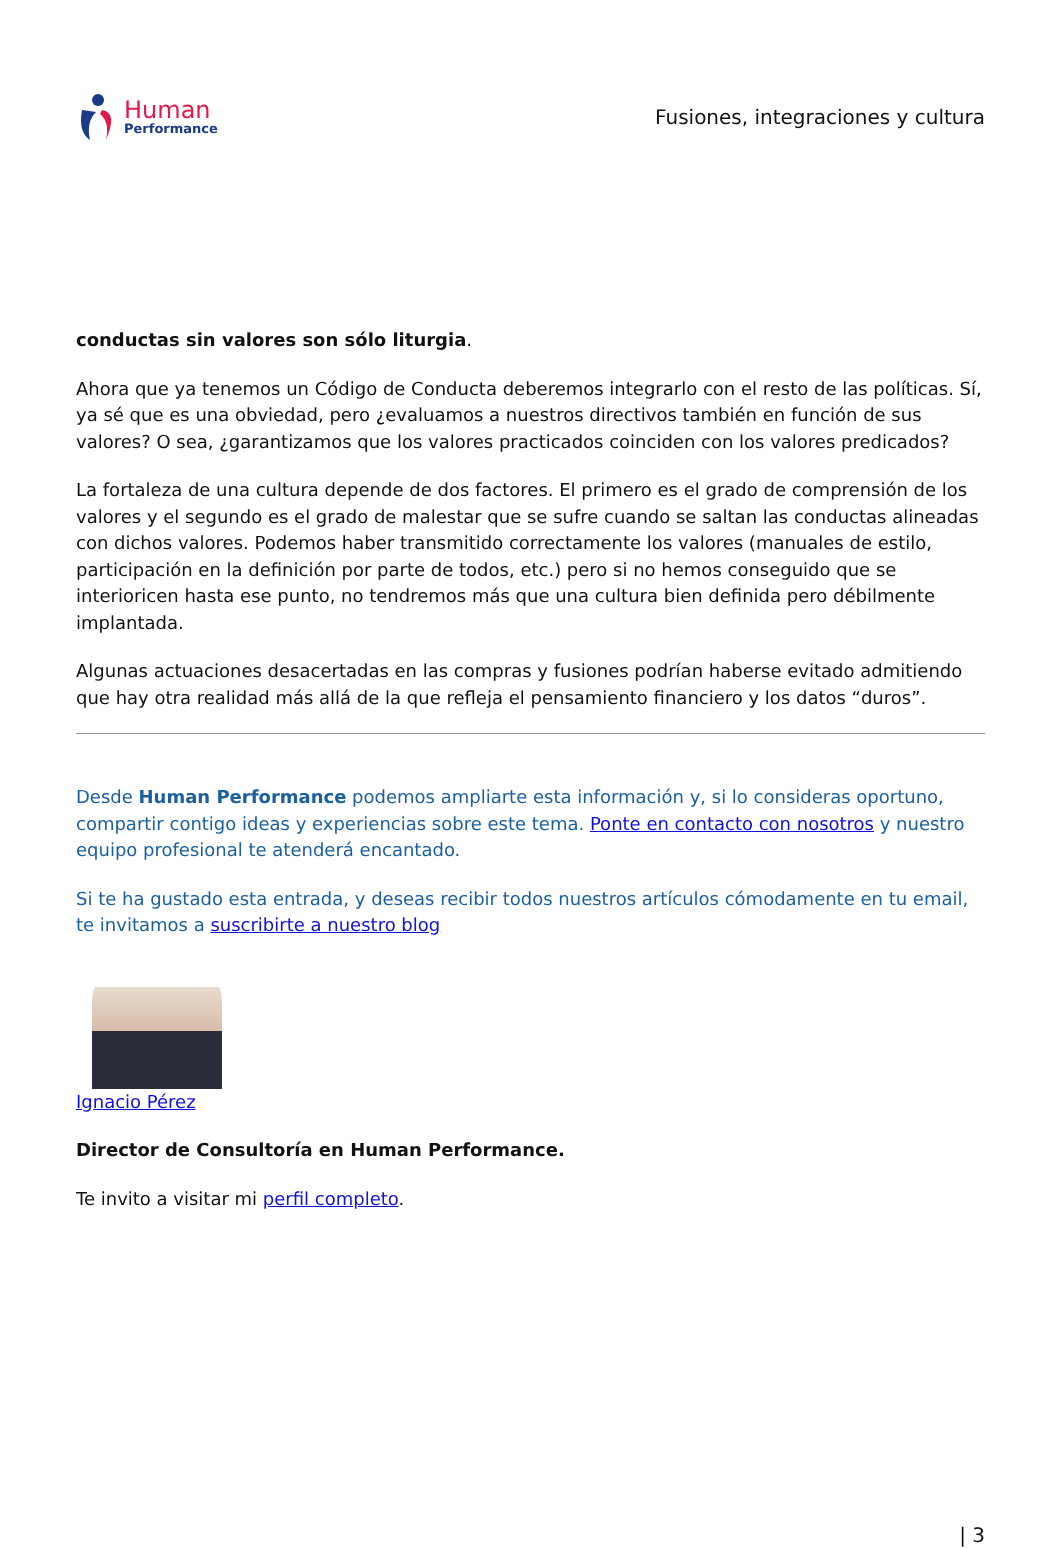Human
Performance
Fusiones, integraciones y cultura
conductas sin valores son sólo liturgia.
Ahora que ya tenemos un Código de Conducta deberemos integrarlo con el resto de las políticas. Sí, ya sé que es una obviedad, pero ¿evaluamos a nuestros directivos también en función de sus valores? O sea, ¿garantizamos que los valores practicados coinciden con los valores predicados?
La fortaleza de una cultura depende de dos factores. El primero es el grado de comprensión de los valores y el segundo es el grado de malestar que se sufre cuando se saltan las conductas alineadas con dichos valores. Podemos haber transmitido correctamente los valores (manuales de estilo, participación en la definición por parte de todos, etc.) pero si no hemos conseguido que se interioricen hasta ese punto, no tendremos más que una cultura bien definida pero débilmente implantada.
Algunas actuaciones desacertadas en las compras y fusiones podrían haberse evitado admitiendo que hay otra realidad más allá de la que refleja el pensamiento financiero y los datos “duros”.
Desde Human Performance podemos ampliarte esta información y, si lo consideras oportuno, compartir contigo ideas y experiencias sobre este tema. Ponte en contacto con nosotros y nuestro equipo profesional te atenderá encantado.
Si te ha gustado esta entrada, y deseas recibir todos nuestros artículos cómodamente en tu email, te invitamos a suscribirte a nuestro blog
Ignacio Pérez
Director de Consultoría en Human Performance.
Te invito a visitar mi perfil completo.
| 3